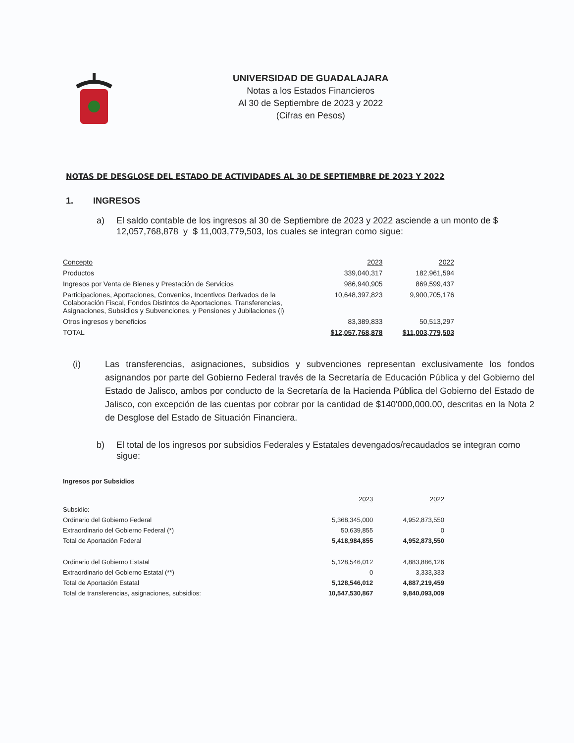UNIVERSIDAD DE GUADALAJARA
Notas a los Estados Financieros
Al 30 de Septiembre de 2023 y 2022
(Cifras en Pesos)
NOTAS DE DESGLOSE DEL ESTADO DE ACTIVIDADES AL 30 DE SEPTIEMBRE DE 2023 Y 2022
1. INGRESOS
a) El saldo contable de los ingresos al 30 de Septiembre de 2023 y 2022 asciende a un monto de $ 12,057,768,878 y $ 11,003,779,503, los cuales se integran como sigue:
| Concepto | 2023 | 2022 |
| Productos | 339,040,317 | 182,961,594 |
| Ingresos por Venta de Bienes y Prestación de Servicios | 986,940,905 | 869,599,437 |
| Participaciones, Aportaciones, Convenios, Incentivos Derivados de la Colaboración Fiscal, Fondos Distintos de Aportaciones, Transferencias, Asignaciones, Subsidios y Subvenciones, y Pensiones y Jubilaciones (i) | 10,648,397,823 | 9,900,705,176 |
| Otros ingresos y beneficios | 83,389,833 | 50,513,297 |
| TOTAL | $12,057,768,878 | $11,003,779,503 |
(i) Las transferencias, asignaciones, subsidios y subvenciones representan exclusivamente los fondos asignandos por parte del Gobierno Federal través de la Secretaría de Educación Pública y del Gobierno del Estado de Jalisco, ambos por conducto de la Secretaría de la Hacienda Pública del Gobierno del Estado de Jalisco, con excepción de las cuentas por cobrar por la cantidad de $140'000,000.00, descritas en la Nota 2 de Desglose del Estado de Situación Financiera.
b) El total de los ingresos por subsidios Federales y Estatales devengados/recaudados se integran como sigue:
| Ingresos por Subsidios | | |
| | 2023 | 2022 |
| Subsidio: | | |
| Ordinario del Gobierno Federal | 5,368,345,000 | 4,952,873,550 |
| Extraordinario del Gobierno Federal (*) | 50,639,855 | 0 |
| Total de Aportación Federal | 5,418,984,855 | 4,952,873,550 |
| Ordinario del Gobierno Estatal | 5,128,546,012 | 4,883,886,126 |
| Extraordinario del Gobierno Estatal (**) | 0 | 3,333,333 |
| Total de Aportación Estatal | 5,128,546,012 | 4,887,219,459 |
| Total de transferencias, asignaciones, subsidios: | 10,547,530,867 | 9,840,093,009 |